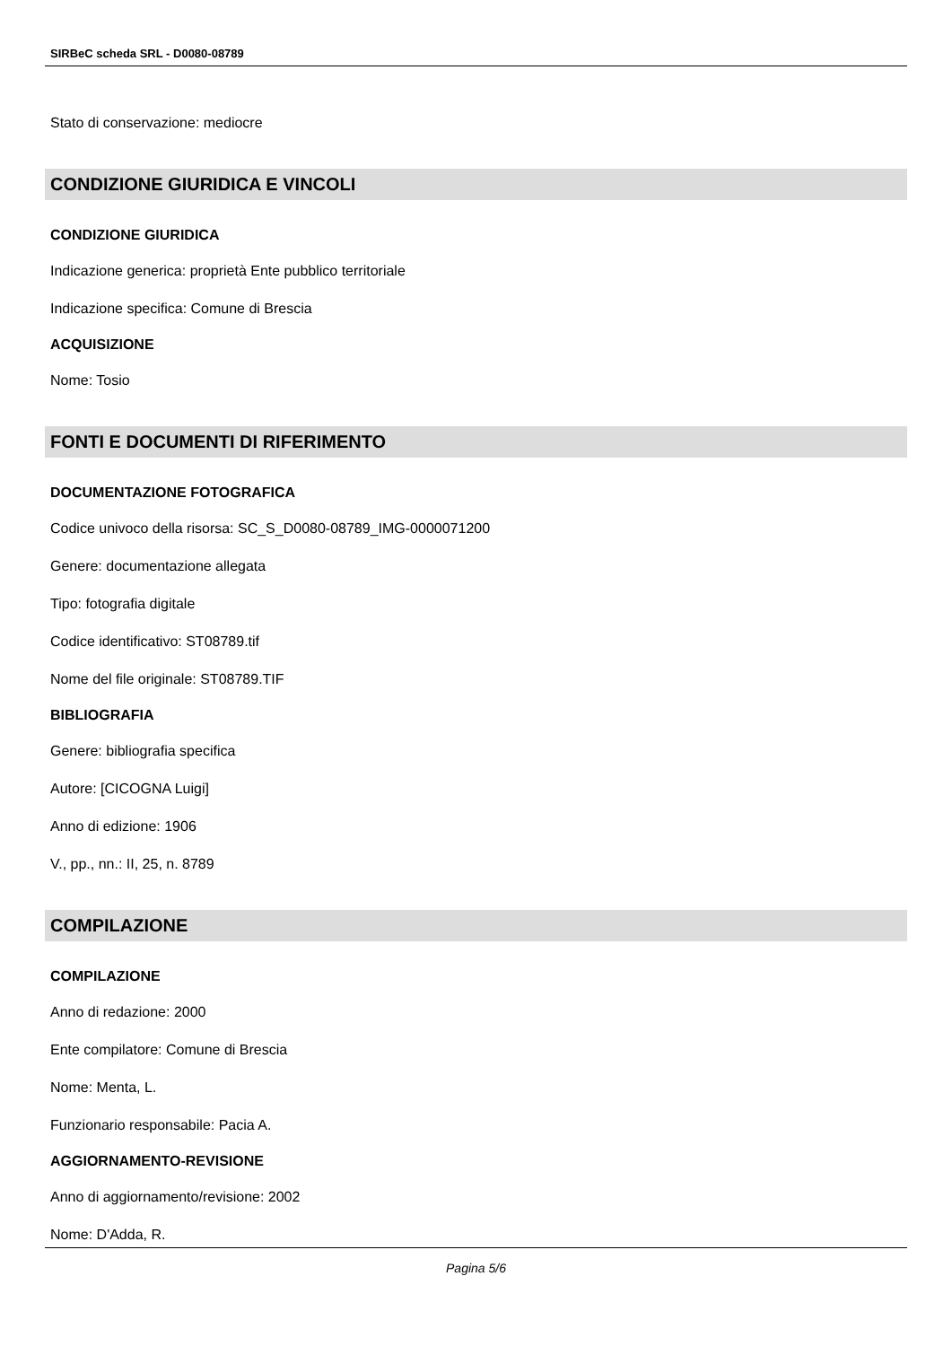SIRBeC scheda SRL - D0080-08789
Stato di conservazione: mediocre
CONDIZIONE GIURIDICA E VINCOLI
CONDIZIONE GIURIDICA
Indicazione generica: proprietà Ente pubblico territoriale
Indicazione specifica: Comune di Brescia
ACQUISIZIONE
Nome: Tosio
FONTI E DOCUMENTI DI RIFERIMENTO
DOCUMENTAZIONE FOTOGRAFICA
Codice univoco della risorsa: SC_S_D0080-08789_IMG-0000071200
Genere: documentazione allegata
Tipo: fotografia digitale
Codice identificativo: ST08789.tif
Nome del file originale: ST08789.TIF
BIBLIOGRAFIA
Genere: bibliografia specifica
Autore: [CICOGNA Luigi]
Anno di edizione: 1906
V., pp., nn.: II, 25, n. 8789
COMPILAZIONE
COMPILAZIONE
Anno di redazione: 2000
Ente compilatore: Comune di Brescia
Nome: Menta, L.
Funzionario responsabile: Pacia A.
AGGIORNAMENTO-REVISIONE
Anno di aggiornamento/revisione: 2002
Nome: D'Adda, R.
Pagina 5/6